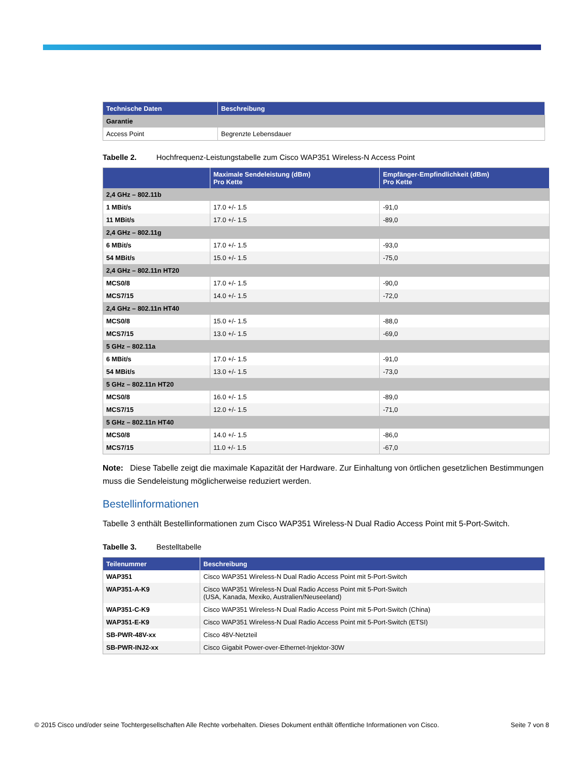| Technische Daten | Beschreibung |
| --- | --- |
| Garantie | |
| Access Point | Begrenzte Lebensdauer |
Tabelle 2. Hochfrequenz-Leistungstabelle zum Cisco WAP351 Wireless-N Access Point
| | Maximale Sendeleistung (dBm) Pro Kette | Empfänger-Empfindlichkeit (dBm) Pro Kette |
| --- | --- | --- |
| 2,4 GHz – 802.11b | | |
| 1 MBit/s | 17.0 +/- 1.5 | -91,0 |
| 11 MBit/s | 17.0 +/- 1.5 | -89,0 |
| 2,4 GHz – 802.11g | | |
| 6 MBit/s | 17.0 +/- 1.5 | -93,0 |
| 54 MBit/s | 15.0 +/- 1.5 | -75,0 |
| 2,4 GHz – 802.11n HT20 | | |
| MCS0/8 | 17.0 +/- 1.5 | -90,0 |
| MCS7/15 | 14.0 +/- 1.5 | -72,0 |
| 2,4 GHz – 802.11n HT40 | | |
| MCS0/8 | 15.0 +/- 1.5 | -88,0 |
| MCS7/15 | 13.0 +/- 1.5 | -69,0 |
| 5 GHz – 802.11a | | |
| 6 MBit/s | 17.0 +/- 1.5 | -91,0 |
| 54 MBit/s | 13.0 +/- 1.5 | -73,0 |
| 5 GHz – 802.11n HT20 | | |
| MCS0/8 | 16.0 +/- 1.5 | -89,0 |
| MCS7/15 | 12.0 +/- 1.5 | -71,0 |
| 5 GHz – 802.11n HT40 | | |
| MCS0/8 | 14.0 +/- 1.5 | -86,0 |
| MCS7/15 | 11.0 +/- 1.5 | -67,0 |
Note: Diese Tabelle zeigt die maximale Kapazität der Hardware. Zur Einhaltung von örtlichen gesetzlichen Bestimmungen muss die Sendeleistung möglicherweise reduziert werden.
Bestellinformationen
Tabelle 3 enthält Bestellinformationen zum Cisco WAP351 Wireless-N Dual Radio Access Point mit 5-Port-Switch.
Tabelle 3. Bestelltabelle
| Teilenummer | Beschreibung |
| --- | --- |
| WAP351 | Cisco WAP351 Wireless-N Dual Radio Access Point mit 5-Port-Switch |
| WAP351-A-K9 | Cisco WAP351 Wireless-N Dual Radio Access Point mit 5-Port-Switch (USA, Kanada, Mexiko, Australien/Neuseeland) |
| WAP351-C-K9 | Cisco WAP351 Wireless-N Dual Radio Access Point mit 5-Port-Switch (China) |
| WAP351-E-K9 | Cisco WAP351 Wireless-N Dual Radio Access Point mit 5-Port-Switch (ETSI) |
| SB-PWR-48V-xx | Cisco 48V-Netzteil |
| SB-PWR-INJ2-xx | Cisco Gigabit Power-over-Ethernet-Injektor-30W |
© 2015 Cisco und/oder seine Tochtergesellschaften Alle Rechte vorbehalten. Dieses Dokument enthält öffentliche Informationen von Cisco. Seite 7 von 8